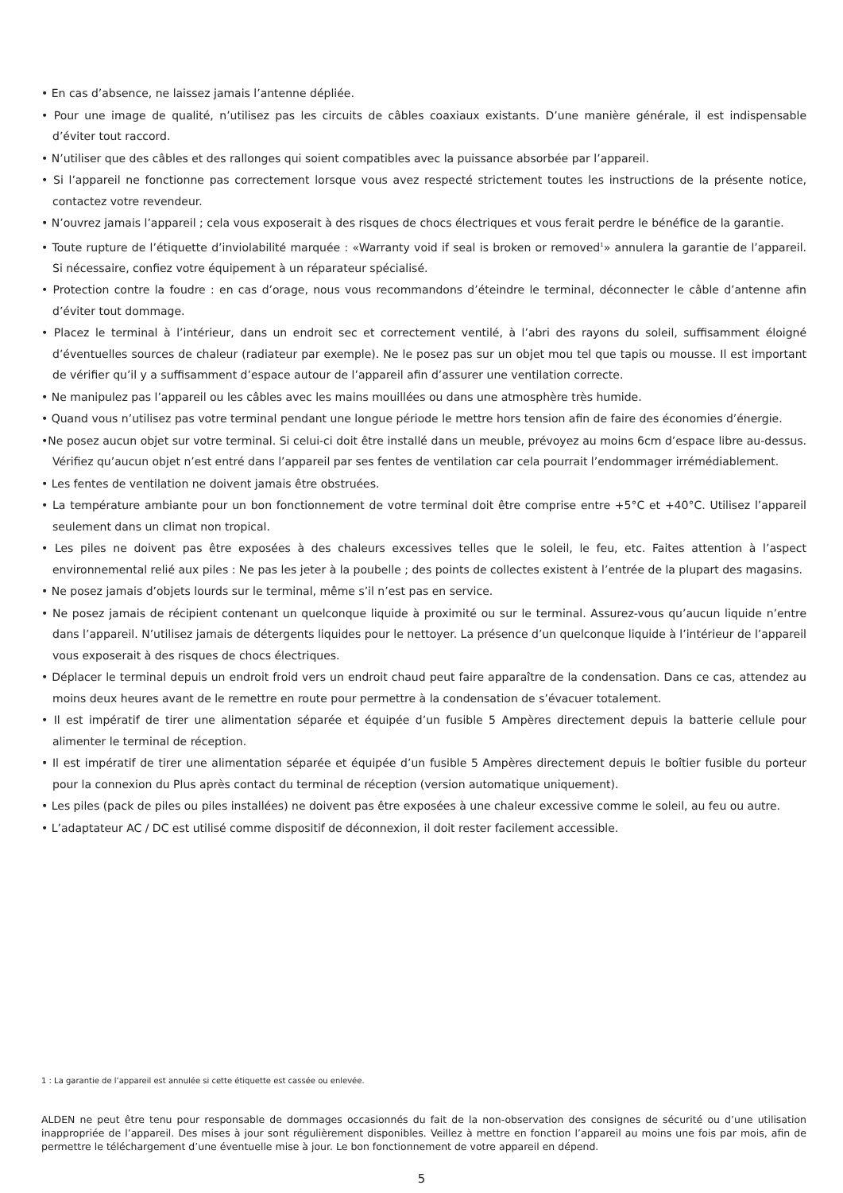• En cas d’absence, ne laissez jamais l’antenne dépliée.
• Pour une image de qualité, n’utilisez pas les circuits de câbles coaxiaux existants. D’une manière générale, il est indispensable d’éviter tout raccord.
• N’utiliser que des câbles et des rallonges qui soient compatibles avec la puissance absorbée par l’appareil.
• Si l’appareil ne fonctionne pas correctement lorsque vous avez respecté strictement toutes les instructions de la présente notice, contactez votre revendeur.
• N’ouvrez jamais l’appareil ; cela vous exposerait à des risques de chocs électriques et vous ferait perdre le bénéfice de la garantie.
• Toute rupture de l’étiquette d’inviolabilité marquée : «Warranty void if seal is broken or removed<sup>1</sup>» annulera la garantie de l’appareil. Si nécessaire, confiez votre équipement à un réparateur spécialisé.
• Protection contre la foudre : en cas d’orage, nous vous recommandons d’éteindre le terminal, déconnecter le câble d’antenne afin d’éviter tout dommage.
• Placez le terminal à l’intérieur, dans un endroit sec et correctement ventilé, à l’abri des rayons du soleil, suffisamment éloigné d’éventuelles sources de chaleur (radiateur par exemple). Ne le posez pas sur un objet mou tel que tapis ou mousse. Il est important de vérifier qu’il y a suffisamment d’espace autour de l’appareil afin d’assurer une ventilation correcte.
• Ne manipulez pas l’appareil ou les câbles avec les mains mouillées ou dans une atmosphère très humide.
• Quand vous n’utilisez pas votre terminal pendant une longue période le mettre hors tension afin de faire des économies d’énergie.
•Ne posez aucun objet sur votre terminal. Si celui-ci doit être installé dans un meuble, prévoyez au moins 6cm d’espace libre au-dessus. Vérifiez qu’aucun objet n’est entré dans l’appareil par ses fentes de ventilation car cela pourrait l’endommager irrémédiablement.
• Les fentes de ventilation ne doivent jamais être obstruées.
• La température ambiante pour un bon fonctionnement de votre terminal doit être comprise entre +5°C et +40°C. Utilisez l’appareil seulement dans un climat non tropical.
• Les piles ne doivent pas être exposées à des chaleurs excessives telles que le soleil, le feu, etc. Faites attention à l’aspect environnemental relié aux piles : Ne pas les jeter à la poubelle ; des points de collectes existent à l’entrée de la plupart des magasins.
• Ne posez jamais d’objets lourds sur le terminal, même s’il n’est pas en service.
• Ne posez jamais de récipient contenant un quelconque liquide à proximité ou sur le terminal. Assurez-vous qu’aucun liquide n’entre dans l’appareil. N’utilisez jamais de détergents liquides pour le nettoyer. La présence d’un quelconque liquide à l’intérieur de l’appareil vous exposerait à des risques de chocs électriques.
• Déplacer le terminal depuis un endroit froid vers un endroit chaud peut faire apparaître de la condensation. Dans ce cas, attendez au moins deux heures avant de le remettre en route pour permettre à la condensation de s’évacuer totalement.
• Il est impératif de tirer une alimentation séparée et équipée d’un fusible 5 Ampères directement depuis la batterie cellule pour alimenter le terminal de réception.
• Il est impératif de tirer une alimentation séparée et équipée d’un fusible 5 Ampères directement depuis le boîtier fusible du porteur pour la connexion du Plus après contact du terminal de réception (version automatique uniquement).
• Les piles (pack de piles ou piles installées) ne doivent pas être exposées à une chaleur excessive comme le soleil, au feu ou autre.
• L’adaptateur AC / DC est utilisé comme dispositif de déconnexion, il doit rester facilement accessible.
1 : La garantie de l’appareil est annulée si cette étiquette est cassée ou enlevée.
ALDEN ne peut être tenu pour responsable de dommages occasionnés du fait de la non-observation des consignes de sécurité ou d’une utilisation inappropriée de l’appareil. Des mises à jour sont régulièrement disponibles. Veillez à mettre en fonction l’appareil au moins une fois par mois, afin de permettre le téléchargement d’une éventuelle mise à jour. Le bon fonctionnement de votre appareil en dépend.
5